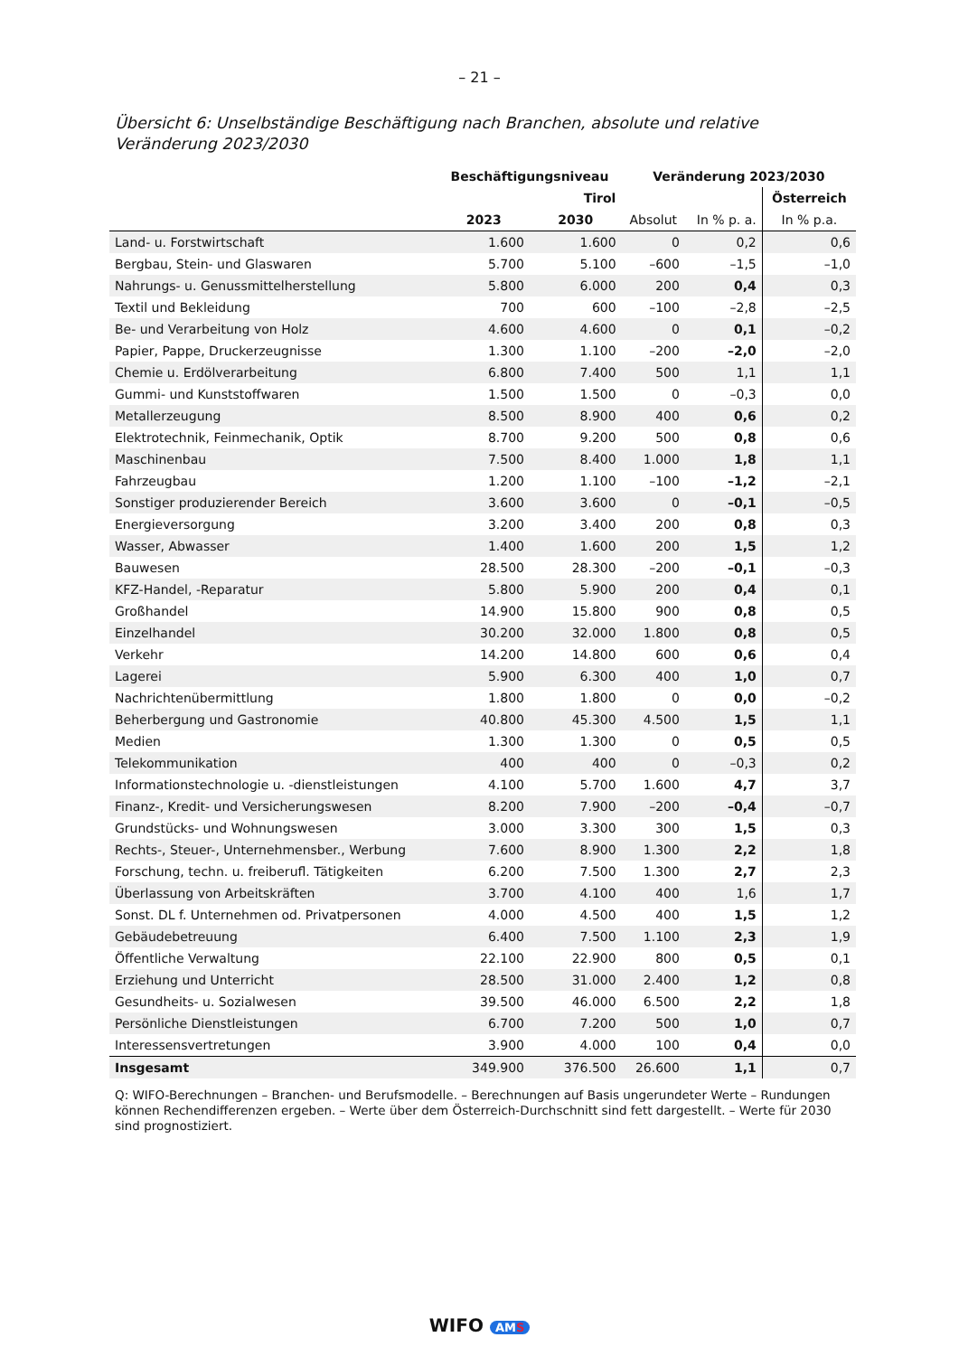– 21 –
Übersicht 6: Unselbständige Beschäftigung nach Branchen, absolute und relative
Veränderung 2023/2030
| | Beschäftigungsniveau | | Veränderung 2023/2030 | | |
| --- | --- | --- | --- | --- | --- |
| | Tirol | | | | Österreich |
| | 2023 | 2030 | Absolut | In % p. a. | In % p.a. |
| Land- u. Forstwirtschaft | 1.600 | 1.600 | 0 | 0,2 | 0,6 |
| Bergbau, Stein- und Glaswaren | 5.700 | 5.100 | –600 | –1,5 | –1,0 |
| Nahrungs- u. Genussmittelherstellung | 5.800 | 6.000 | 200 | 0,4 | 0,3 |
| Textil und Bekleidung | 700 | 600 | –100 | –2,8 | –2,5 |
| Be- und Verarbeitung von Holz | 4.600 | 4.600 | 0 | 0,1 | –0,2 |
| Papier, Pappe, Druckerzeugnisse | 1.300 | 1.100 | –200 | –2,0 | –2,0 |
| Chemie u. Erdölverarbeitung | 6.800 | 7.400 | 500 | 1,1 | 1,1 |
| Gummi- und Kunststoffwaren | 1.500 | 1.500 | 0 | –0,3 | 0,0 |
| Metallerzeugung | 8.500 | 8.900 | 400 | 0,6 | 0,2 |
| Elektrotechnik, Feinmechanik, Optik | 8.700 | 9.200 | 500 | 0,8 | 0,6 |
| Maschinenbau | 7.500 | 8.400 | 1.000 | 1,8 | 1,1 |
| Fahrzeugbau | 1.200 | 1.100 | –100 | –1,2 | –2,1 |
| Sonstiger produzierender Bereich | 3.600 | 3.600 | 0 | –0,1 | –0,5 |
| Energieversorgung | 3.200 | 3.400 | 200 | 0,8 | 0,3 |
| Wasser, Abwasser | 1.400 | 1.600 | 200 | 1,5 | 1,2 |
| Bauwesen | 28.500 | 28.300 | –200 | –0,1 | –0,3 |
| KFZ-Handel, -Reparatur | 5.800 | 5.900 | 200 | 0,4 | 0,1 |
| Großhandel | 14.900 | 15.800 | 900 | 0,8 | 0,5 |
| Einzelhandel | 30.200 | 32.000 | 1.800 | 0,8 | 0,5 |
| Verkehr | 14.200 | 14.800 | 600 | 0,6 | 0,4 |
| Lagerei | 5.900 | 6.300 | 400 | 1,0 | 0,7 |
| Nachrichtenübermittlung | 1.800 | 1.800 | 0 | 0,0 | –0,2 |
| Beherbergung und Gastronomie | 40.800 | 45.300 | 4.500 | 1,5 | 1,1 |
| Medien | 1.300 | 1.300 | 0 | 0,5 | 0,5 |
| Telekommunikation | 400 | 400 | 0 | –0,3 | 0,2 |
| Informationstechnologie u. -dienstleistungen | 4.100 | 5.700 | 1.600 | 4,7 | 3,7 |
| Finanz-, Kredit- und Versicherungswesen | 8.200 | 7.900 | –200 | –0,4 | –0,7 |
| Grundstücks- und Wohnungswesen | 3.000 | 3.300 | 300 | 1,5 | 0,3 |
| Rechts-, Steuer-, Unternehmensber., Werbung | 7.600 | 8.900 | 1.300 | 2,2 | 1,8 |
| Forschung, techn. u. freiberufl. Tätigkeiten | 6.200 | 7.500 | 1.300 | 2,7 | 2,3 |
| Überlassung von Arbeitskräften | 3.700 | 4.100 | 400 | 1,6 | 1,7 |
| Sonst. DL f. Unternehmen od. Privatpersonen | 4.000 | 4.500 | 400 | 1,5 | 1,2 |
| Gebäudebetreuung | 6.400 | 7.500 | 1.100 | 2,3 | 1,9 |
| Öffentliche Verwaltung | 22.100 | 22.900 | 800 | 0,5 | 0,1 |
| Erziehung und Unterricht | 28.500 | 31.000 | 2.400 | 1,2 | 0,8 |
| Gesundheits- u. Sozialwesen | 39.500 | 46.000 | 6.500 | 2,2 | 1,8 |
| Persönliche Dienstleistungen | 6.700 | 7.200 | 500 | 1,0 | 0,7 |
| Interessensvertretungen | 3.900 | 4.000 | 100 | 0,4 | 0,0 |
| Insgesamt | 349.900 | 376.500 | 26.600 | 1,1 | 0,7 |
Q: WIFO-Berechnungen – Branchen- und Berufsmodelle. – Berechnungen auf Basis ungerundeter Werte – Rundungen können Rechendifferenzen ergeben. – Werte über dem Österreich-Durchschnitt sind fett dargestellt. – Werte für 2030 sind prognostiziert.
WIFO AMS